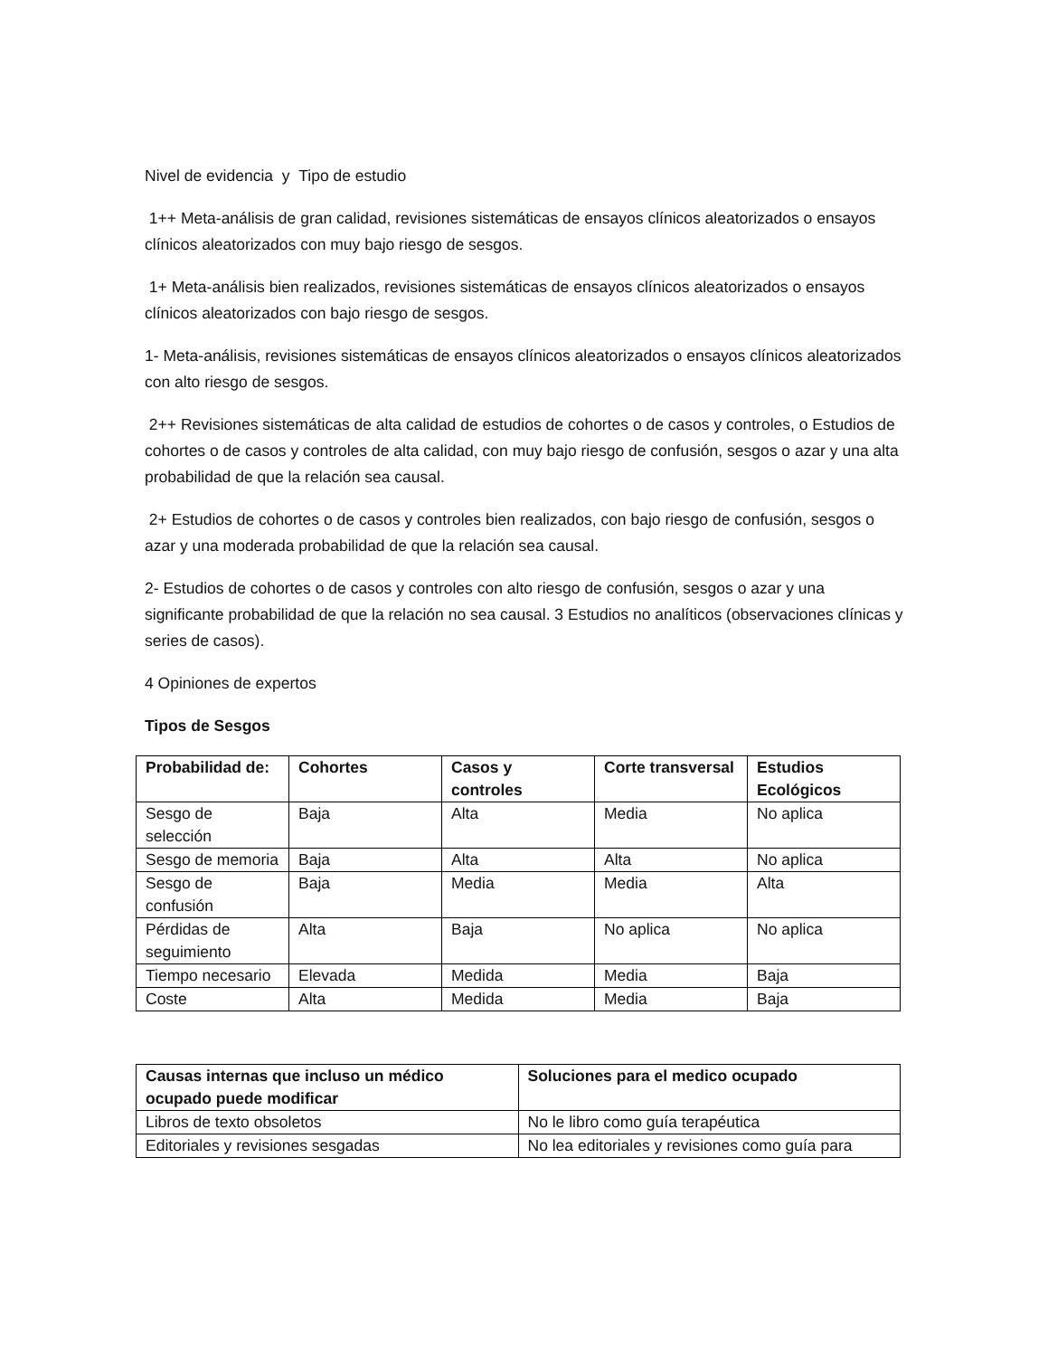Nivel de evidencia y Tipo de estudio
1++ Meta-análisis de gran calidad, revisiones sistemáticas de ensayos clínicos aleatorizados o ensayos clínicos aleatorizados con muy bajo riesgo de sesgos.
1+ Meta-análisis bien realizados, revisiones sistemáticas de ensayos clínicos aleatorizados o ensayos clínicos aleatorizados con bajo riesgo de sesgos.
1- Meta-análisis, revisiones sistemáticas de ensayos clínicos aleatorizados o ensayos clínicos aleatorizados con alto riesgo de sesgos.
2++ Revisiones sistemáticas de alta calidad de estudios de cohortes o de casos y controles, o Estudios de cohortes o de casos y controles de alta calidad, con muy bajo riesgo de confusión, sesgos o azar y una alta probabilidad de que la relación sea causal.
2+ Estudios de cohortes o de casos y controles bien realizados, con bajo riesgo de confusión, sesgos o azar y una moderada probabilidad de que la relación sea causal.
2- Estudios de cohortes o de casos y controles con alto riesgo de confusión, sesgos o azar y una significante probabilidad de que la relación no sea causal. 3 Estudios no analíticos (observaciones clínicas y series de casos).
4 Opiniones de expertos
Tipos de Sesgos
| Probabilidad de: | Cohortes | Casos y controles | Corte transversal | Estudios Ecológicos |
| --- | --- | --- | --- | --- |
| Sesgo de selección | Baja | Alta | Media | No aplica |
| Sesgo de memoria | Baja | Alta | Alta | No aplica |
| Sesgo de confusión | Baja | Media | Media | Alta |
| Pérdidas de seguimiento | Alta | Baja | No aplica | No aplica |
| Tiempo necesario | Elevada | Medida | Media | Baja |
| Coste | Alta | Medida | Media | Baja |
| Causas internas que incluso un médico ocupado puede modificar | Soluciones para el medico ocupado |
| --- | --- |
| Libros de texto obsoletos | No le libro como guía terapéutica |
| Editoriales y revisiones sesgadas | No lea editoriales y revisiones como guía para |